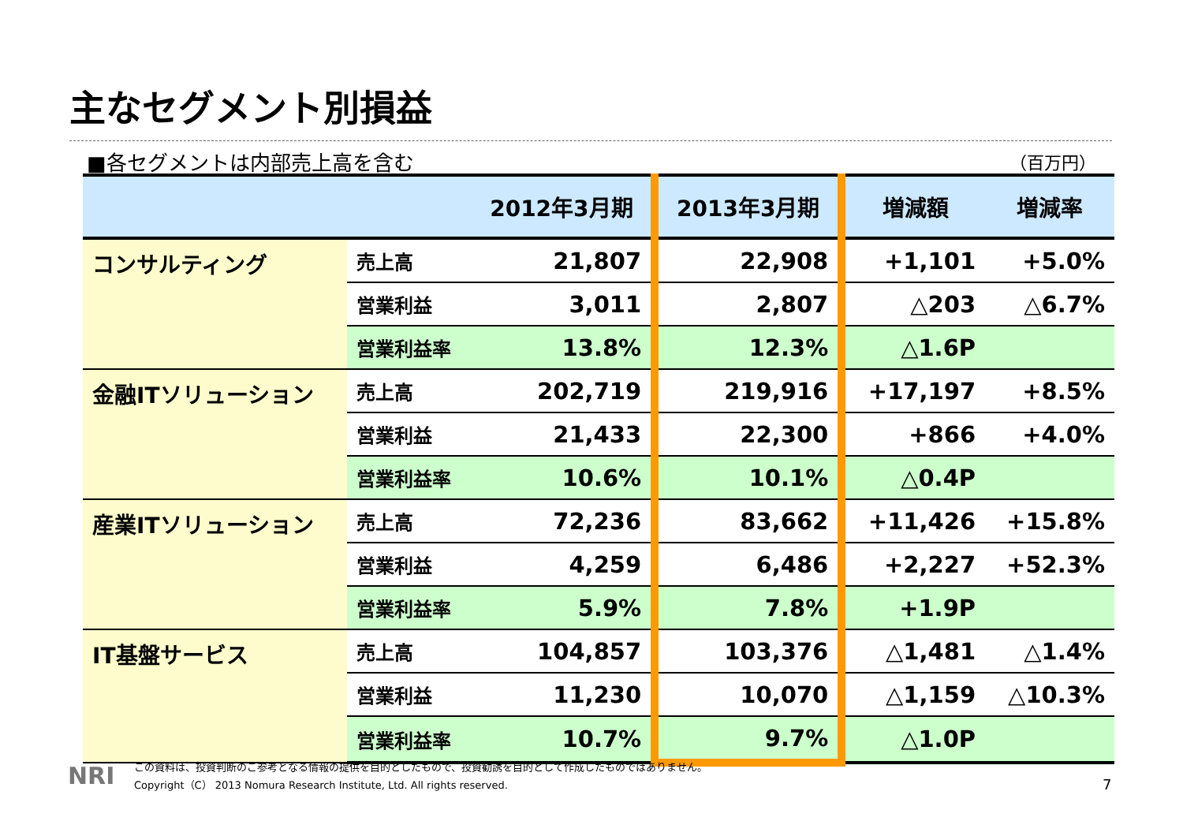主なセグメント別損益
■各セグメントは内部売上高を含む （百万円）
| | | 2012年3月期 | 2013年3月期 | 増減額 | 増減率 |
| --- | --- | --- | --- | --- | --- |
| コンサルティング | 売上高 | 21,807 | 22,908 | +1,101 | +5.0% |
| | 営業利益 | 3,011 | 2,807 | △203 | △6.7% |
| | 営業利益率 | 13.8% | 12.3% | △1.6P | |
| 金融ITソリューション | 売上高 | 202,719 | 219,916 | +17,197 | +8.5% |
| | 営業利益 | 21,433 | 22,300 | +866 | +4.0% |
| | 営業利益率 | 10.6% | 10.1% | △0.4P | |
| 産業ITソリューション | 売上高 | 72,236 | 83,662 | +11,426 | +15.8% |
| | 営業利益 | 4,259 | 6,486 | +2,227 | +52.3% |
| | 営業利益率 | 5.9% | 7.8% | +1.9P | |
| IT基盤サービス | 売上高 | 104,857 | 103,376 | △1,481 | △1.4% |
| | 営業利益 | 11,230 | 10,070 | △1,159 | △10.3% |
| | 営業利益率 | 10.7% | 9.7% | △1.0P | |
NRI
この資料は、投資判断のご参考となる情報の提供を目的としたもので、投資勧誘を目的として作成したものではありません。
Copyright（C） 2013 Nomura Research Institute, Ltd. All rights reserved.
7